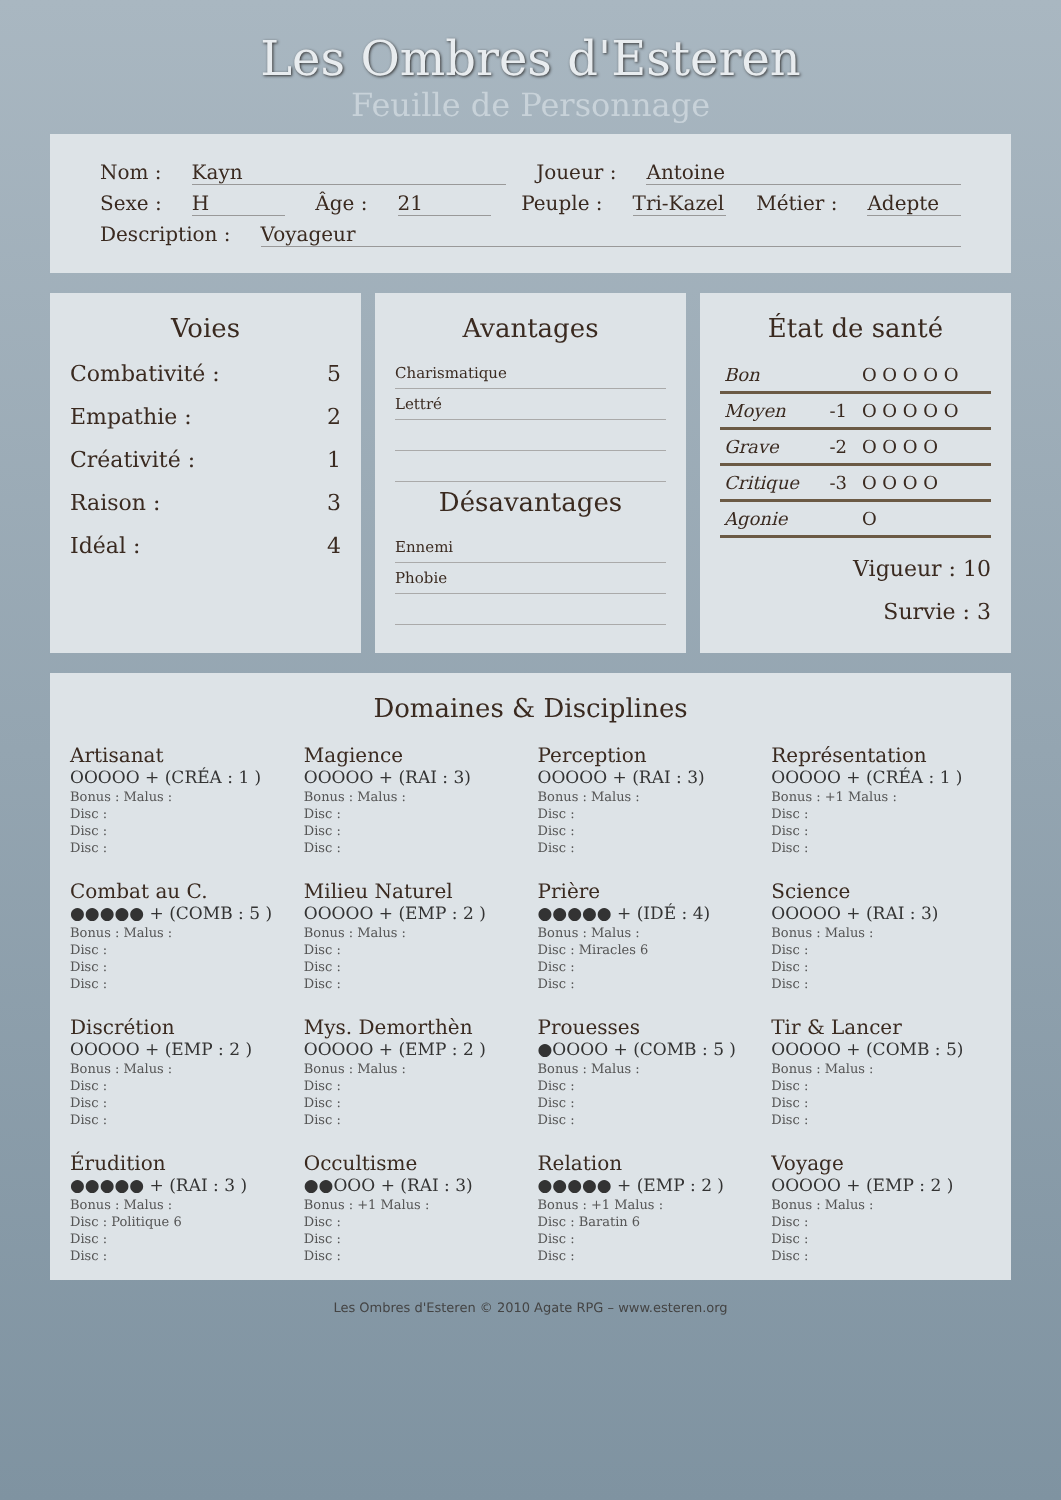Les Ombres d'Esteren
Feuille de Personnage
Nom : Kayn Joueur : Antoine
Sexe : H Âge : 21 Peuple : Tri-Kazel Métier : Adepte
Description : Voyageur
Voies
Combativité : 5
Empathie : 2
Créativité : 1
Raison : 3
Idéal : 4
Avantages
Charismatique
Lettré
Désavantages
Ennemi
Phobie
État de santé
| Bon | | O O O O O |
| Moyen | -1 | O O O O O |
| Grave | -2 | O O O O |
| Critique | -3 | O O O O |
| Agonie | | O |
Vigueur : 10
Survie : 3
Domaines & Disciplines
Artisanat
OOOOO + (CRÉA : 1 )
Bonus : Malus :
Disc :
Disc :
Disc :
Magience
OOOOO + (RAI : 3)
Bonus : Malus :
Disc :
Disc :
Disc :
Perception
OOOOO + (RAI : 3)
Bonus : Malus :
Disc :
Disc :
Disc :
Représentation
OOOOO + (CRÉA : 1 )
Bonus : +1 Malus :
Disc :
Disc :
Disc :
Combat au C.
●●●●● + (COMB : 5 )
Bonus : Malus :
Disc :
Disc :
Disc :
Milieu Naturel
OOOOO + (EMP : 2 )
Bonus : Malus :
Disc :
Disc :
Disc :
Prière
●●●●● + (IDÉ : 4)
Bonus : Malus :
Disc : Miracles 6
Disc :
Disc :
Science
OOOOO + (RAI : 3)
Bonus : Malus :
Disc :
Disc :
Disc :
Discrétion
OOOOO + (EMP : 2 )
Bonus : Malus :
Disc :
Disc :
Disc :
Mys. Demorthèn
OOOOO + (EMP : 2 )
Bonus : Malus :
Disc :
Disc :
Disc :
Prouesses
●OOOO + (COMB : 5 )
Bonus : Malus :
Disc :
Disc :
Disc :
Tir & Lancer
OOOOO + (COMB : 5)
Bonus : Malus :
Disc :
Disc :
Disc :
Érudition
●●●●● + (RAI : 3 )
Bonus : Malus :
Disc : Politique 6
Disc :
Disc :
Occultisme
●●OOO + (RAI : 3)
Bonus : +1 Malus :
Disc :
Disc :
Disc :
Relation
●●●●● + (EMP : 2 )
Bonus : +1 Malus :
Disc : Baratin 6
Disc :
Disc :
Voyage
OOOOO + (EMP : 2 )
Bonus : Malus :
Disc :
Disc :
Disc :
Les Ombres d'Esteren © 2010 Agate RPG – www.esteren.org